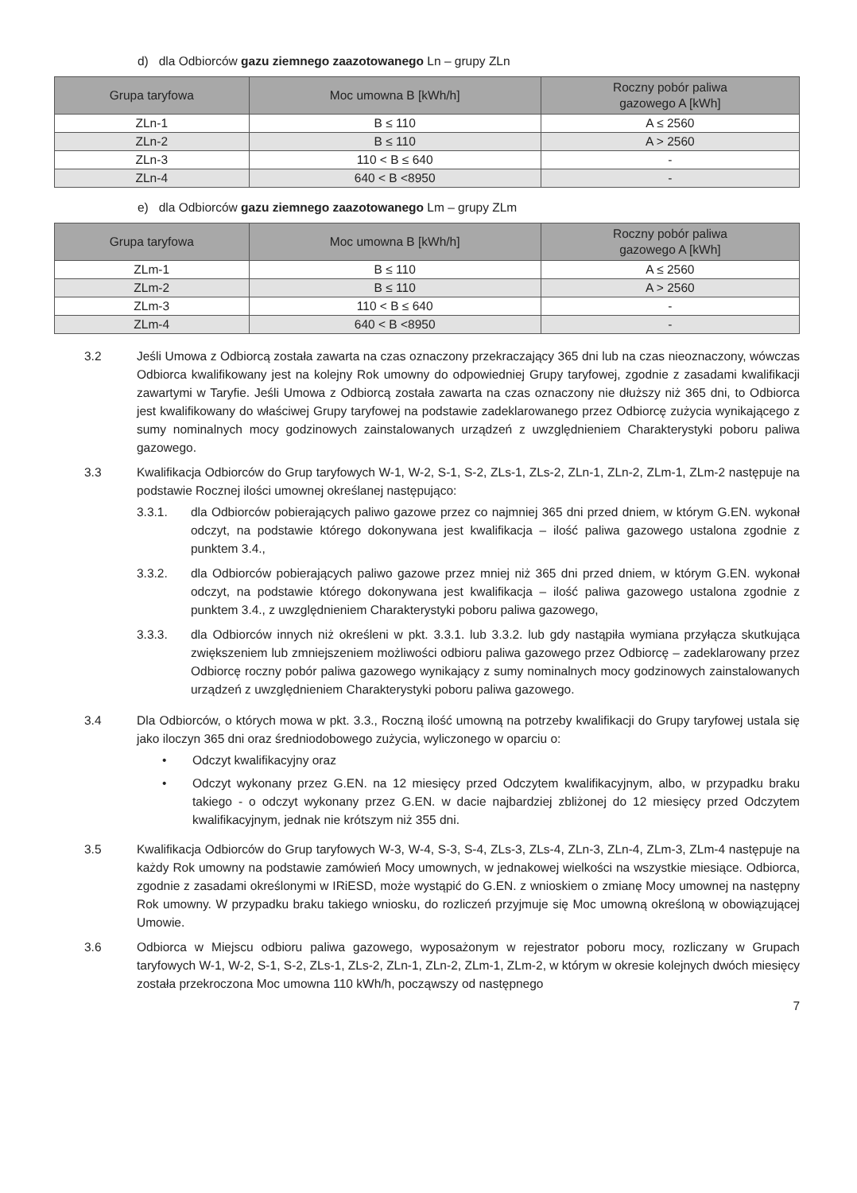d) dla Odbiorców gazu ziemnego zaazotowanego Ln – grupy ZLn
| Grupa taryfowa | Moc umowna B [kWh/h] | Roczny pobór paliwa gazowego A [kWh] |
| --- | --- | --- |
| ZLn-1 | B ≤ 110 | A ≤ 2560 |
| ZLn-2 | B ≤ 110 | A > 2560 |
| ZLn-3 | 110 < B ≤ 640 | - |
| ZLn-4 | 640 < B <8950 | - |
e) dla Odbiorców gazu ziemnego zaazotowanego Lm – grupy ZLm
| Grupa taryfowa | Moc umowna B [kWh/h] | Roczny pobór paliwa gazowego A [kWh] |
| --- | --- | --- |
| ZLm-1 | B ≤ 110 | A ≤ 2560 |
| ZLm-2 | B ≤ 110 | A > 2560 |
| ZLm-3 | 110 < B ≤ 640 | - |
| ZLm-4 | 640 < B <8950 | - |
3.2 Jeśli Umowa z Odbiorcą została zawarta na czas oznaczony przekraczający 365 dni lub na czas nieoznaczony, wówczas Odbiorca kwalifikowany jest na kolejny Rok umowny do odpowiedniej Grupy taryfowej, zgodnie z zasadami kwalifikacji zawartymi w Taryfie. Jeśli Umowa z Odbiorcą została zawarta na czas oznaczony nie dłuższy niż 365 dni, to Odbiorca jest kwalifikowany do właściwej Grupy taryfowej na podstawie zadeklarowanego przez Odbiorcę zużycia wynikającego z sumy nominalnych mocy godzinowych zainstalowanych urządzeń z uwzględnieniem Charakterystyki poboru paliwa gazowego.
3.3 Kwalifikacja Odbiorców do Grup taryfowych W-1, W-2, S-1, S-2, ZLs-1, ZLs-2, ZLn-1, ZLn-2, ZLm-1, ZLm-2 następuje na podstawie Rocznej ilości umownej określanej następująco:
3.3.1. dla Odbiorców pobierających paliwo gazowe przez co najmniej 365 dni przed dniem, w którym G.EN. wykonał odczyt, na podstawie którego dokonywana jest kwalifikacja – ilość paliwa gazowego ustalona zgodnie z punktem 3.4.,
3.3.2. dla Odbiorców pobierających paliwo gazowe przez mniej niż 365 dni przed dniem, w którym G.EN. wykonał odczyt, na podstawie którego dokonywana jest kwalifikacja – ilość paliwa gazowego ustalona zgodnie z punktem 3.4., z uwzględnieniem Charakterystyki poboru paliwa gazowego,
3.3.3. dla Odbiorców innych niż określeni w pkt. 3.3.1. lub 3.3.2. lub gdy nastąpiła wymiana przyłącza skutkująca zwiększeniem lub zmniejszeniem możliwości odbioru paliwa gazowego przez Odbiorcę – zadeklarowany przez Odbiorcę roczny pobór paliwa gazowego wynikający z sumy nominalnych mocy godzinowych zainstalowanych urządzeń z uwzględnieniem Charakterystyki poboru paliwa gazowego.
3.4 Dla Odbiorców, o których mowa w pkt. 3.3., Roczną ilość umowną na potrzeby kwalifikacji do Grupy taryfowej ustala się jako iloczyn 365 dni oraz średniodobowego zużycia, wyliczonego w oparciu o:
• Odczyt kwalifikacyjny oraz
• Odczyt wykonany przez G.EN. na 12 miesięcy przed Odczytem kwalifikacyjnym, albo, w przypadku braku takiego - o odczyt wykonany przez G.EN. w dacie najbardziej zbliżonej do 12 miesięcy przed Odczytem kwalifikacyjnym, jednak nie krótszym niż 355 dni.
3.5 Kwalifikacja Odbiorców do Grup taryfowych W-3, W-4, S-3, S-4, ZLs-3, ZLs-4, ZLn-3, ZLn-4, ZLm-3, ZLm-4 następuje na każdy Rok umowny na podstawie zamówień Mocy umownych, w jednakowej wielkości na wszystkie miesiące. Odbiorca, zgodnie z zasadami określonymi w IRiESD, może wystąpić do G.EN. z wnioskiem o zmianę Mocy umownej na następny Rok umowny. W przypadku braku takiego wniosku, do rozliczeń przyjmuje się Moc umowną określoną w obowiązującej Umowie.
3.6 Odbiorca w Miejscu odbioru paliwa gazowego, wyposażonym w rejestrator poboru mocy, rozliczany w Grupach taryfowych W-1, W-2, S-1, S-2, ZLs-1, ZLs-2, ZLn-1, ZLn-2, ZLm-1, ZLm-2, w którym w okresie kolejnych dwóch miesięcy została przekroczona Moc umowna 110 kWh/h, począwszy od następnego
7